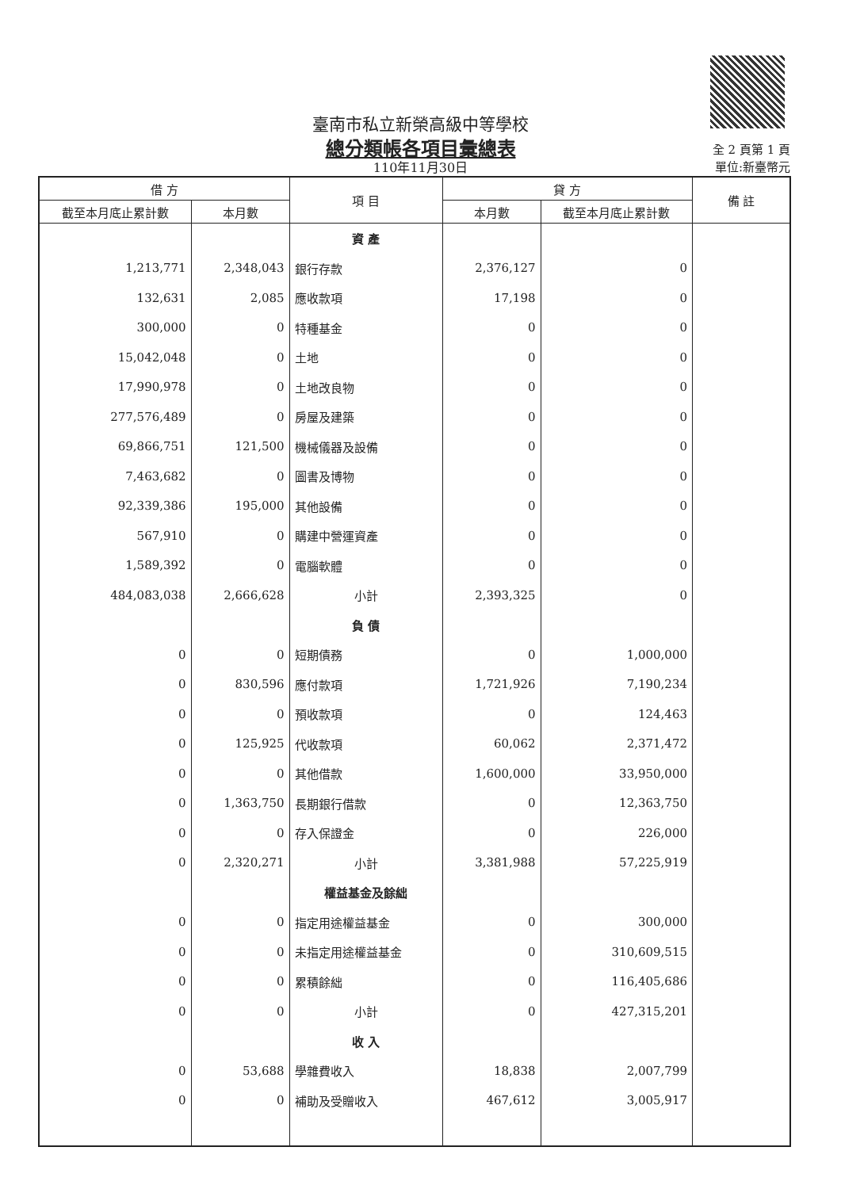臺南市私立新榮高級中等學校
總分類帳各項目彙總表
110年11月30日
全 2 頁第 1 頁
單位:新臺幣元
| 借 方 | | 項 目 | 貸 方 | | 備 註 |
| --- | --- | --- | --- | --- | --- |
| 截至本月底止累計數 | 本月數 | | 本月數 | 截至本月底止累計數 | |
| | | 資 產 | | | |
| 1,213,771 | 2,348,043 | 銀行存款 | 2,376,127 | 0 | |
| 132,631 | 2,085 | 應收款項 | 17,198 | 0 | |
| 300,000 | 0 | 特種基金 | 0 | 0 | |
| 15,042,048 | 0 | 土地 | 0 | 0 | |
| 17,990,978 | 0 | 土地改良物 | 0 | 0 | |
| 277,576,489 | 0 | 房屋及建築 | 0 | 0 | |
| 69,866,751 | 121,500 | 機械儀器及設備 | 0 | 0 | |
| 7,463,682 | 0 | 圖書及博物 | 0 | 0 | |
| 92,339,386 | 195,000 | 其他設備 | 0 | 0 | |
| 567,910 | 0 | 購建中營運資產 | 0 | 0 | |
| 1,589,392 | 0 | 電腦軟體 | 0 | 0 | |
| 484,083,038 | 2,666,628 | 小計 | 2,393,325 | 0 | |
| | | 負 債 | | | |
| 0 | 0 | 短期債務 | 0 | 1,000,000 | |
| 0 | 830,596 | 應付款項 | 1,721,926 | 7,190,234 | |
| 0 | 0 | 預收款項 | 0 | 124,463 | |
| 0 | 125,925 | 代收款項 | 60,062 | 2,371,472 | |
| 0 | 0 | 其他借款 | 1,600,000 | 33,950,000 | |
| 0 | 1,363,750 | 長期銀行借款 | 0 | 12,363,750 | |
| 0 | 0 | 存入保證金 | 0 | 226,000 | |
| 0 | 2,320,271 | 小計 | 3,381,988 | 57,225,919 | |
| | | 權益基金及餘絀 | | | |
| 0 | 0 | 指定用途權益基金 | 0 | 300,000 | |
| 0 | 0 | 未指定用途權益基金 | 0 | 310,609,515 | |
| 0 | 0 | 累積餘絀 | 0 | 116,405,686 | |
| 0 | 0 | 小計 | 0 | 427,315,201 | |
| | | 收 入 | | | |
| 0 | 53,688 | 學雜費收入 | 18,838 | 2,007,799 | |
| 0 | 0 | 補助及受贈收入 | 467,612 | 3,005,917 | |